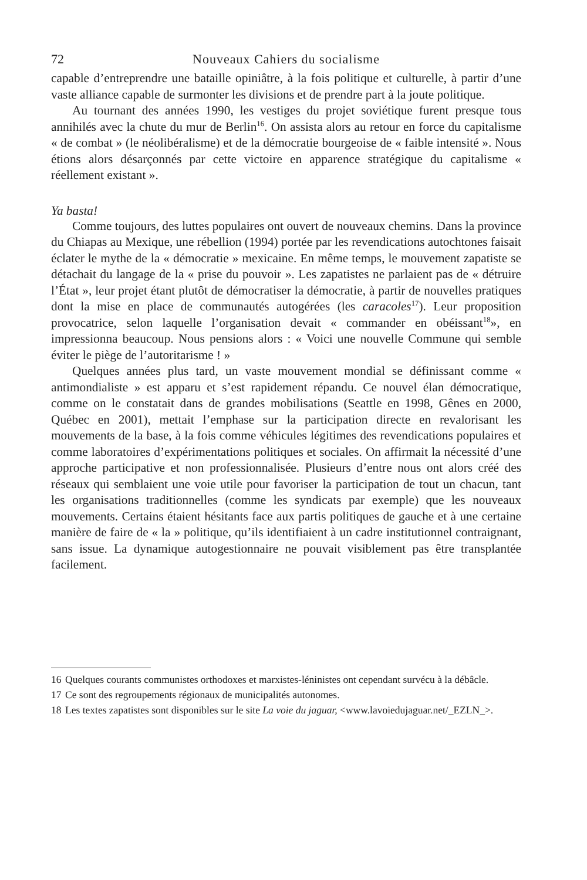72 Nouveaux Cahiers du socialisme
capable d’entreprendre une bataille opiniâtre, à la fois politique et culturelle, à partir d’une vaste alliance capable de surmonter les divisions et de prendre part à la joute politique.
Au tournant des années 1990, les vestiges du projet soviétique furent presque tous annihilés avec la chute du mur de Berlin<sup>16</sup>. On assista alors au retour en force du capitalisme « de combat » (le néolibéralisme) et de la démocratie bourgeoise de « faible intensité ». Nous étions alors désarçonnés par cette victoire en apparence stratégique du capitalisme « réellement existant ».
Ya basta!
Comme toujours, des luttes populaires ont ouvert de nouveaux chemins. Dans la province du Chiapas au Mexique, une rébellion (1994) portée par les revendications autochtones faisait éclater le mythe de la « démocratie » mexicaine. En même temps, le mouvement zapatiste se détachait du langage de la « prise du pouvoir ». Les zapatistes ne parlaient pas de « détruire l’État », leur projet étant plutôt de démocratiser la démocratie, à partir de nouvelles pratiques dont la mise en place de communautés autogérées (les caracoles<sup>17</sup>). Leur proposition provocatrice, selon laquelle l’organisation devait « commander en obéissant<sup>18</sup>», en impressionna beaucoup. Nous pensions alors : « Voici une nouvelle Commune qui semble éviter le piège de l’autoritarisme ! »
Quelques années plus tard, un vaste mouvement mondial se définissant comme « antimondialiste » est apparu et s’est rapidement répandu. Ce nouvel élan démocratique, comme on le constatait dans de grandes mobilisations (Seattle en 1998, Gênes en 2000, Québec en 2001), mettait l’emphase sur la participation directe en revalorisant les mouvements de la base, à la fois comme véhicules légitimes des revendications populaires et comme laboratoires d’expérimentations politiques et sociales. On affirmait la nécessité d’une approche participative et non professionnalisée. Plusieurs d’entre nous ont alors créé des réseaux qui semblaient une voie utile pour favoriser la participation de tout un chacun, tant les organisations traditionnelles (comme les syndicats par exemple) que les nouveaux mouvements. Certains étaient hésitants face aux partis politiques de gauche et à une certaine manière de faire de « la » politique, qu’ils identifiaient à un cadre institutionnel contraignant, sans issue. La dynamique autogestionnaire ne pouvait visiblement pas être transplantée facilement.
16 Quelques courants communistes orthodoxes et marxistes-léninistes ont cependant survécu à la débâcle.
17 Ce sont des regroupements régionaux de municipalités autonomes.
18 Les textes zapatistes sont disponibles sur le site La voie du jaguar, <www.lavoiedujaguar.net/_EZLN_>.